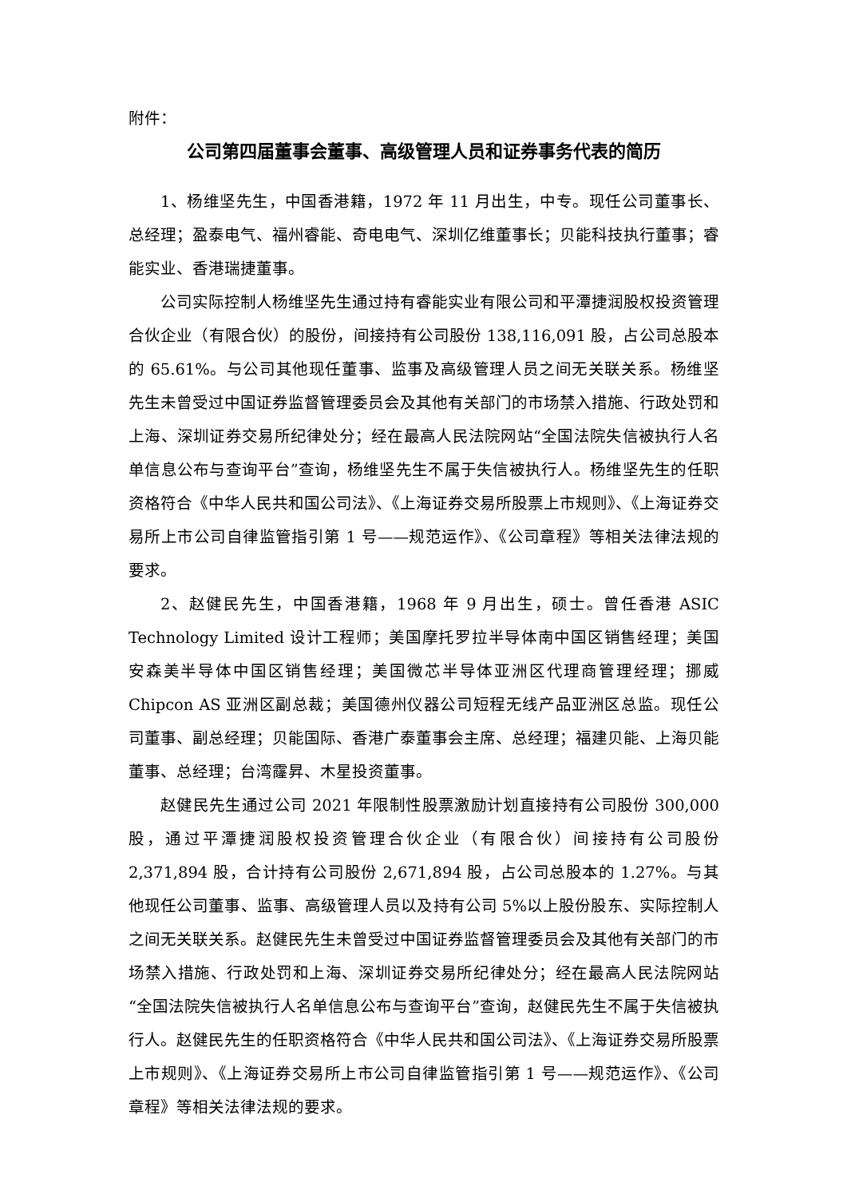附件：
公司第四届董事会董事、高级管理人员和证券事务代表的简历
1、杨维坚先生，中国香港籍，1972 年 11 月出生，中专。现任公司董事长、总经理；盈泰电气、福州睿能、奇电电气、深圳亿维董事长；贝能科技执行董事；睿能实业、香港瑞捷董事。
公司实际控制人杨维坚先生通过持有睿能实业有限公司和平潭捷润股权投资管理合伙企业（有限合伙）的股份，间接持有公司股份 138,116,091 股，占公司总股本的 65.61%。与公司其他现任董事、监事及高级管理人员之间无关联关系。杨维坚先生未曾受过中国证券监督管理委员会及其他有关部门的市场禁入措施、行政处罚和上海、深圳证券交易所纪律处分；经在最高人民法院网站“全国法院失信被执行人名单信息公布与查询平台”查询，杨维坚先生不属于失信被执行人。杨维坚先生的任职资格符合《中华人民共和国公司法》、《上海证券交易所股票上市规则》、《上海证券交易所上市公司自律监管指引第 1 号——规范运作》、《公司章程》等相关法律法规的要求。
2、赵健民先生，中国香港籍，1968 年 9 月出生，硕士。曾任香港 ASIC Technology Limited 设计工程师；美国摩托罗拉半导体南中国区销售经理；美国安森美半导体中国区销售经理；美国微芯半导体亚洲区代理商管理经理；挪威 Chipcon AS 亚洲区副总裁；美国德州仪器公司短程无线产品亚洲区总监。现任公司董事、副总经理；贝能国际、香港广泰董事会主席、总经理；福建贝能、上海贝能董事、总经理；台湾霳昇、木星投资董事。
赵健民先生通过公司 2021 年限制性股票激励计划直接持有公司股份 300,000 股，通过平潭捷润股权投资管理合伙企业（有限合伙）间接持有公司股份 2,371,894 股，合计持有公司股份 2,671,894 股，占公司总股本的 1.27%。与其他现任公司董事、监事、高级管理人员以及持有公司 5%以上股份股东、实际控制人之间无关联关系。赵健民先生未曾受过中国证券监督管理委员会及其他有关部门的市场禁入措施、行政处罚和上海、深圳证券交易所纪律处分；经在最高人民法院网站“全国法院失信被执行人名单信息公布与查询平台”查询，赵健民先生不属于失信被执行人。赵健民先生的任职资格符合《中华人民共和国公司法》、《上海证券交易所股票上市规则》、《上海证券交易所上市公司自律监管指引第 1 号——规范运作》、《公司章程》等相关法律法规的要求。